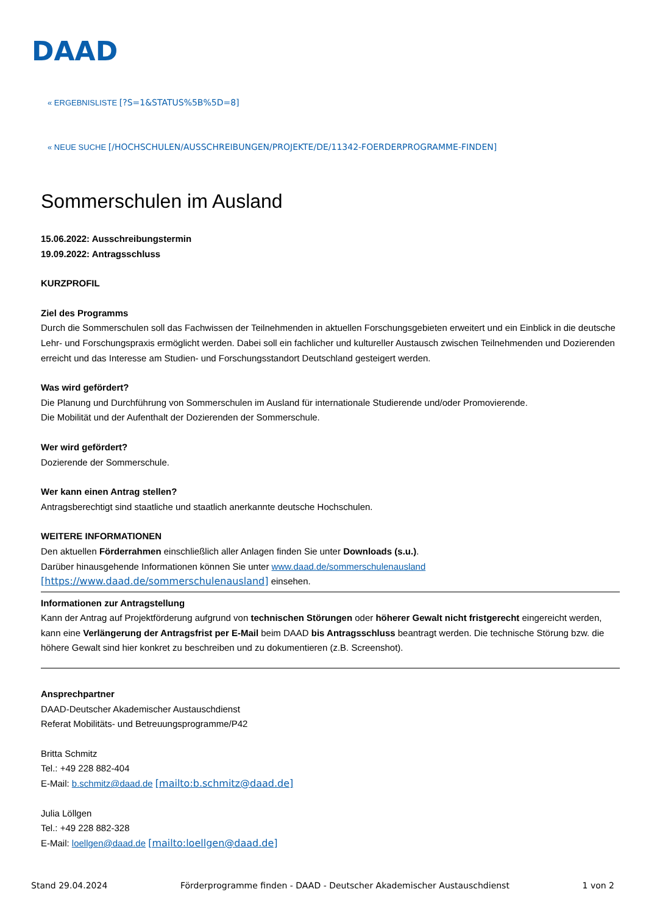DAAD
« ERGEBNISLISTE [?S=1&STATUS%5B%5D=8]
« NEUE SUCHE [/HOCHSCHULEN/AUSSCHREIBUNGEN/PROJEKTE/DE/11342-FOERDERPROGRAMME-FINDEN]
Sommerschulen im Ausland
15.06.2022: Ausschreibungstermin
19.09.2022: Antragsschluss
KURZPROFIL
Ziel des Programms
Durch die Sommerschulen soll das Fachwissen der Teilnehmenden in aktuellen Forschungsgebieten erweitert und ein Einblick in die deutsche Lehr- und Forschungspraxis ermöglicht werden. Dabei soll ein fachlicher und kultureller Austausch zwischen Teilnehmenden und Dozierenden erreicht und das Interesse am Studien- und Forschungsstandort Deutschland gesteigert werden.
Was wird gefördert?
Die Planung und Durchführung von Sommerschulen im Ausland für internationale Studierende und/oder Promovierende.
Die Mobilität und der Aufenthalt der Dozierenden der Sommerschule.
Wer wird gefördert?
Dozierende der Sommerschule.
Wer kann einen Antrag stellen?
Antragsberechtigt sind staatliche und staatlich anerkannte deutsche Hochschulen.
WEITERE INFORMATIONEN
Den aktuellen Förderrahmen einschließlich aller Anlagen finden Sie unter Downloads (s.u.).
Darüber hinausgehende Informationen können Sie unter www.daad.de/sommerschulenausland
[https://www.daad.de/sommerschulenausland] einsehen.
Informationen zur Antragstellung
Kann der Antrag auf Projektförderung aufgrund von technischen Störungen oder höherer Gewalt nicht fristgerecht eingereicht werden, kann eine Verlängerung der Antragsfrist per E-Mail beim DAAD bis Antragsschluss beantragt werden. Die technische Störung bzw. die höhere Gewalt sind hier konkret zu beschreiben und zu dokumentieren (z.B. Screenshot).
Ansprechpartner
DAAD-Deutscher Akademischer Austauschdienst
Referat Mobilitäts- und Betreuungsprogramme/P42
Britta Schmitz
Tel.: +49 228 882-404
E-Mail: b.schmitz@daad.de [mailto:b.schmitz@daad.de]
Julia Löllgen
Tel.: +49 228 882-328
E-Mail: loellgen@daad.de [mailto:loellgen@daad.de]
Stand 29.04.2024 Förderprogramme finden - DAAD - Deutscher Akademischer Austauschdienst 1 von 2